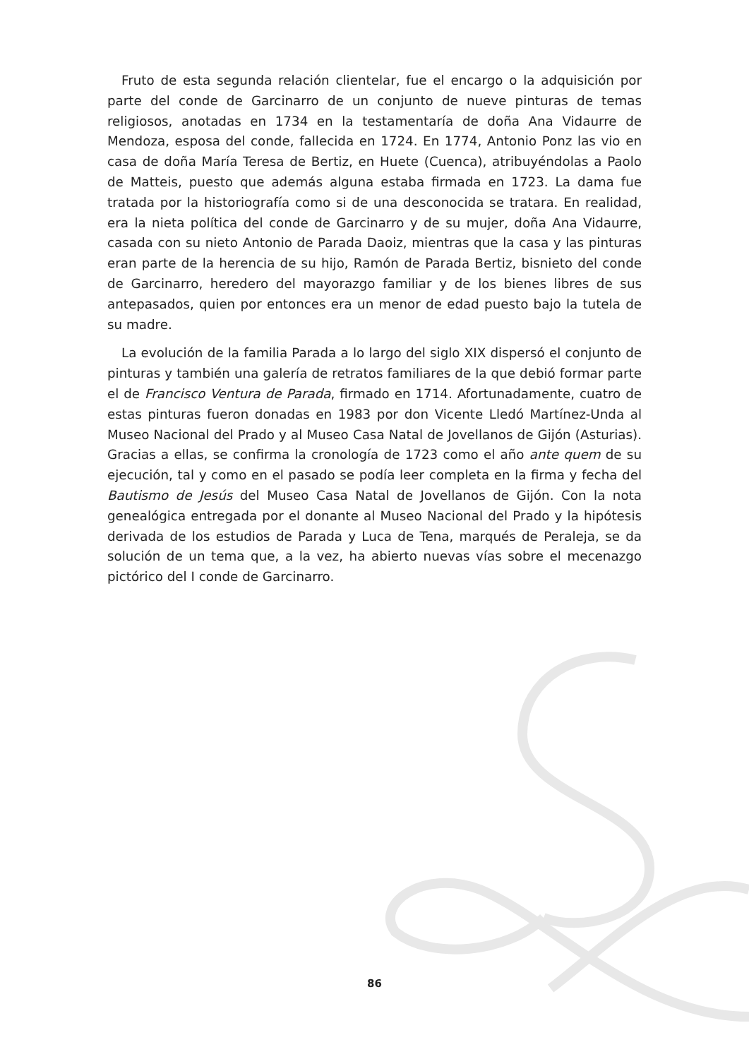Fruto de esta segunda relación clientelar, fue el encargo o la adquisición por parte del conde de Garcinarro de un conjunto de nueve pinturas de temas religiosos, anotadas en 1734 en la testamentaría de doña Ana Vidaurre de Mendoza, esposa del conde, fallecida en 1724. En 1774, Antonio Ponz las vio en casa de doña María Teresa de Bertiz, en Huete (Cuenca), atribuyéndolas a Paolo de Matteis, puesto que además alguna estaba firmada en 1723. La dama fue tratada por la historiografía como si de una desconocida se tratara. En realidad, era la nieta política del conde de Garcinarro y de su mujer, doña Ana Vidaurre, casada con su nieto Antonio de Parada Daoiz, mientras que la casa y las pinturas eran parte de la herencia de su hijo, Ramón de Parada Bertiz, bisnieto del conde de Garcinarro, heredero del mayorazgo familiar y de los bienes libres de sus antepasados, quien por entonces era un menor de edad puesto bajo la tutela de su madre.
La evolución de la familia Parada a lo largo del siglo XIX dispersó el conjunto de pinturas y también una galería de retratos familiares de la que debió formar parte el de Francisco Ventura de Parada, firmado en 1714. Afortunadamente, cuatro de estas pinturas fueron donadas en 1983 por don Vicente Lledó Martínez-Unda al Museo Nacional del Prado y al Museo Casa Natal de Jovellanos de Gijón (Asturias). Gracias a ellas, se confirma la cronología de 1723 como el año ante quem de su ejecución, tal y como en el pasado se podía leer completa en la firma y fecha del Bautismo de Jesús del Museo Casa Natal de Jovellanos de Gijón. Con la nota genealógica entregada por el donante al Museo Nacional del Prado y la hipótesis derivada de los estudios de Parada y Luca de Tena, marqués de Peraleja, se da solución de un tema que, a la vez, ha abierto nuevas vías sobre el mecenazgo pictórico del I conde de Garcinarro.
86